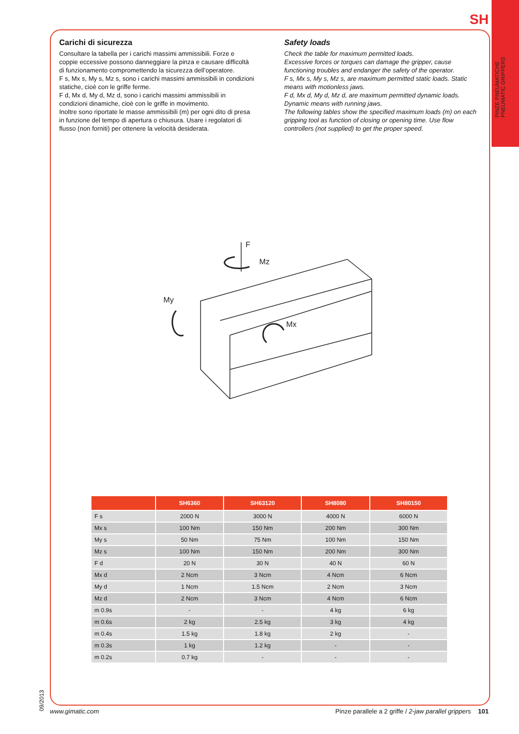SH
PINZE PNEUMATICHE
PNEUMATIC GRIPPERS
Carichi di sicurezza
Consultare la tabella per i carichi massimi ammissibili. Forze e coppie eccessive possono danneggiare la pinza e causare difficoltà di funzionamento compromettendo la sicurezza dell’operatore.
F s, Mx s, My s, Mz s, sono i carichi massimi ammissibili in condizioni statiche, cioè con le griffe ferme.
F d, Mx d, My d, Mz d, sono i carichi massimi ammissibili in condizioni dinamiche, cioè con le griffe in movimento.
Inoltre sono riportate le masse ammissibili (m) per ogni dito di presa in funzione del tempo di apertura o chiusura. Usare i regolatori di flusso (non forniti) per ottenere la velocità desiderata.
Safety loads
Check the table for maximum permitted loads.
Excessive forces or torques can damage the gripper, cause functioning troubles and endanger the safety of the operator.
F s, Mx s, My s, Mz s, are maximum permitted static loads. Static means with motionless jaws.
F d, Mx d, My d, Mz d, are maximum permitted dynamic loads. Dynamic means with running jaws.
The following tables show the specified maximum loads (m) on each gripping tool as function of closing or opening time. Use flow controllers (not supplied) to get the proper speed.
F
Mz
My
Mx
| | SH6360 | SH63120 | SH8080 | SH80150 |
| --- | --- | --- | --- | --- |
| F s | 2000 N | 3000 N | 4000 N | 6000 N |
| Mx s | 100 Nm | 150 Nm | 200 Nm | 300 Nm |
| My s | 50 Nm | 75 Nm | 100 Nm | 150 Nm |
| Mz s | 100 Nm | 150 Nm | 200 Nm | 300 Nm |
| F d | 20 N | 30 N | 40 N | 60 N |
| Mx d | 2 Ncm | 3 Ncm | 4 Ncm | 6 Ncm |
| My d | 1 Ncm | 1.5 Ncm | 2 Ncm | 3 Ncm |
| Mz d | 2 Ncm | 3 Ncm | 4 Ncm | 6 Ncm |
| m 0.9s | - | - | 4 kg | 6 kg |
| m 0.6s | 2 kg | 2.5 kg | 3 kg | 4 kg |
| m 0.4s | 1.5 kg | 1.8 kg | 2 kg | - |
| m 0.3s | 1 kg | 1.2 kg | - | - |
| m 0.2s | 0.7 kg | - | - | - |
09/2013
www.gimatic.com
Pinze parallele a 2 griffe / 2-jaw parallel grippers 101